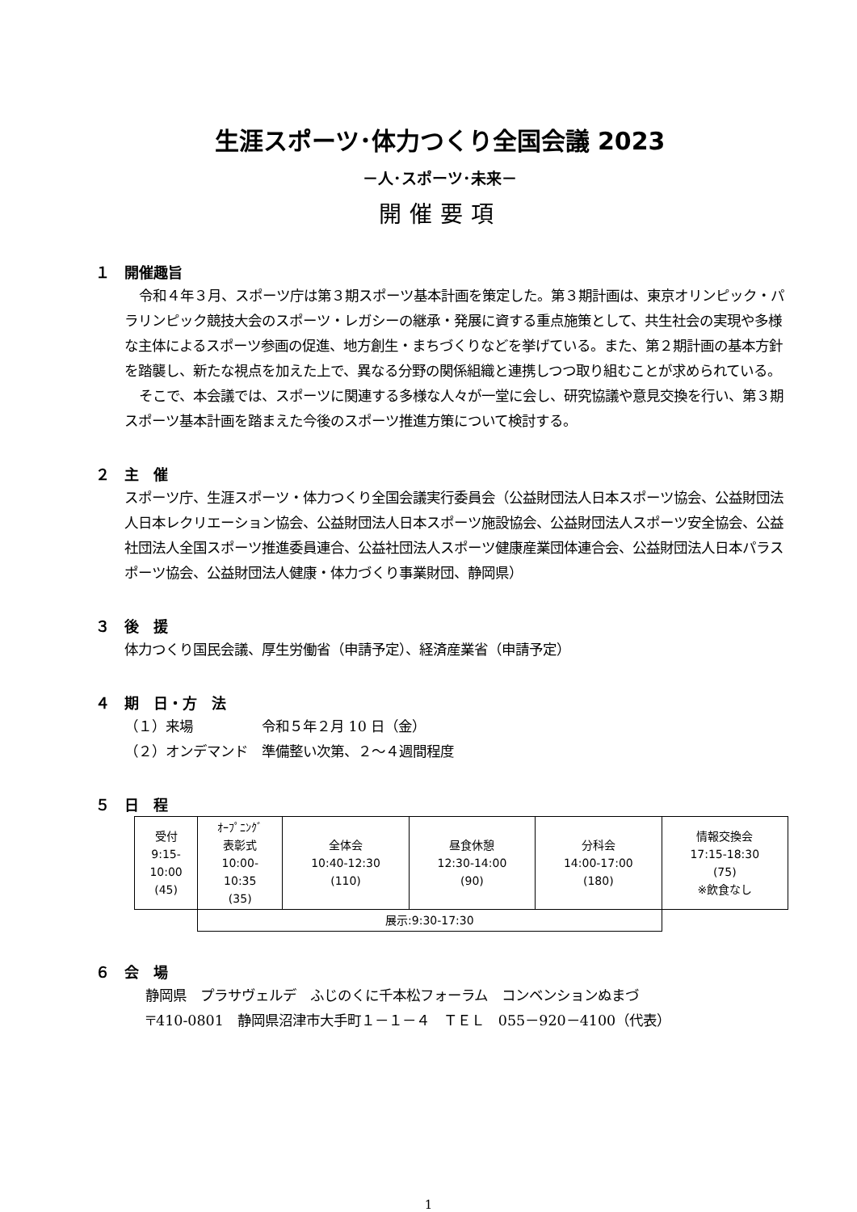生涯スポーツ･体力つくり全国会議 2023
－人･スポーツ･未来－
開催要項
１　開催趣旨
令和４年３月、スポーツ庁は第３期スポーツ基本計画を策定した。第３期計画は、東京オリンピック・パラリンピック競技大会のスポーツ・レガシーの継承・発展に資する重点施策として、共生社会の実現や多様な主体によるスポーツ参画の促進、地方創生・まちづくりなどを挙げている。また、第２期計画の基本方針を踏襲し、新たな視点を加えた上で、異なる分野の関係組織と連携しつつ取り組むことが求められている。
そこで、本会議では、スポーツに関連する多様な人々が一堂に会し、研究協議や意見交換を行い、第３期スポーツ基本計画を踏まえた今後のスポーツ推進方策について検討する。
２　主　催
スポーツ庁、生涯スポーツ・体力つくり全国会議実行委員会（公益財団法人日本スポーツ協会、公益財団法人日本レクリエーション協会、公益財団法人日本スポーツ施設協会、公益財団法人スポーツ安全協会、公益社団法人全国スポーツ推進委員連合、公益社団法人スポーツ健康産業団体連合会、公益財団法人日本パラスポーツ協会、公益財団法人健康・体力づくり事業財団、静岡県）
３　後　援
体力つくり国民会議、厚生労働省（申請予定）、経済産業省（申請予定）
４　期　日・方　法
（１）来場　　　　　令和５年２月 10 日（金）
（２）オンデマンド　準備整い次第、２～４週間程度
５　日　程
| 受付 9:15- 10:00 (45) | ｵｰﾌﾟﾆﾝｸﾞ 表彰式 10:00- 10:35 (35) | 全体会 10:40-12:30 (110) | 昼食休憩 12:30-14:00 (90) | 分科会 14:00-17:00 (180) | 情報交換会 17:15-18:30 (75) ※飲食なし |
| | 展示:9:30-17:30 | | | | |
６　会　場
静岡県　プラサヴェルデ　ふじのくに千本松フォーラム　コンベンションぬまづ
〒410-0801　静岡県沼津市大手町１－１－４　ＴＥＬ　055－920－4100（代表）
1